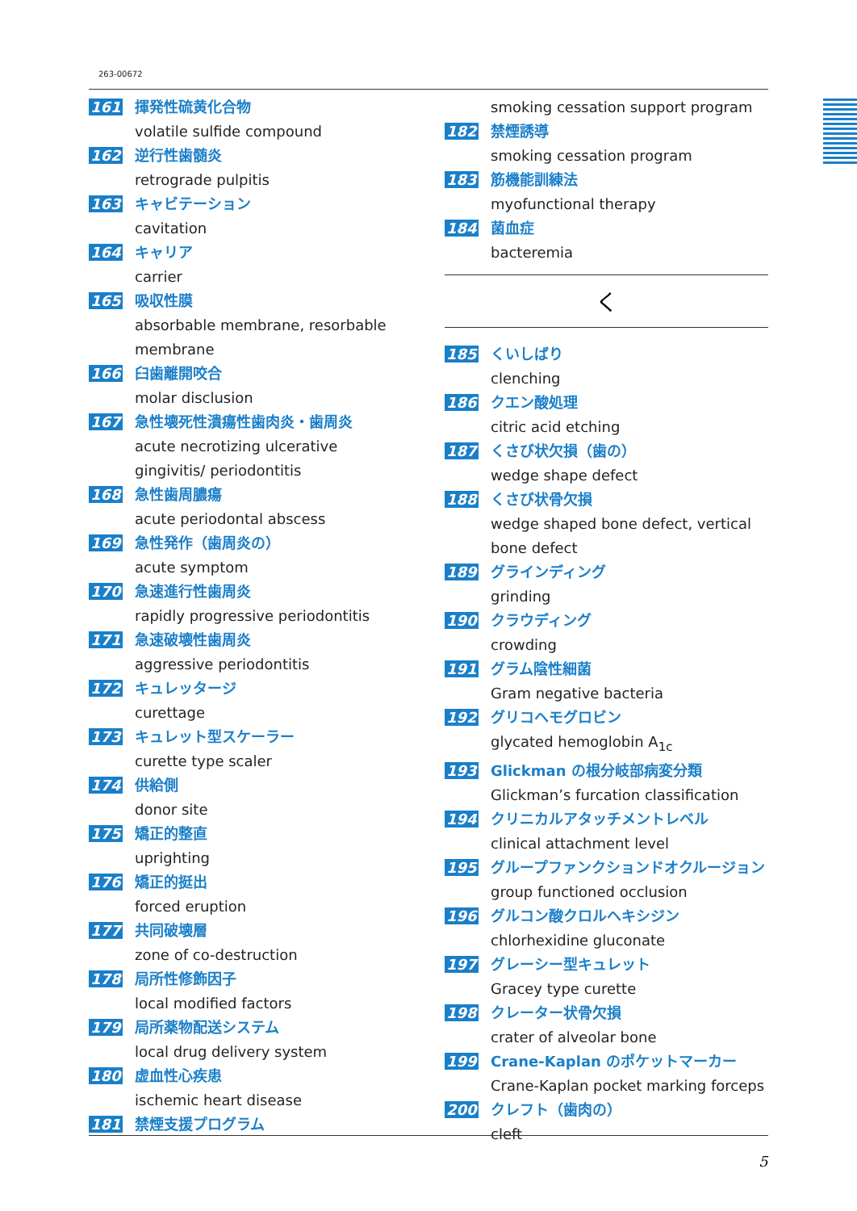263-00672
161 揮発性硫黄化合物
volatile sulfide compound
162 逆行性歯髄炎
retrograde pulpitis
163 キャビテーション
cavitation
164 キャリア
carrier
165 吸収性膜
absorbable membrane, resorbable membrane
166 臼歯離開咬合
molar disclusion
167 急性壊死性潰瘍性歯肉炎・歯周炎
acute necrotizing ulcerative gingivitis/ periodontitis
168 急性歯周膿瘍
acute periodontal abscess
169 急性発作（歯周炎の）
acute symptom
170 急速進行性歯周炎
rapidly progressive periodontitis
171 急速破壊性歯周炎
aggressive periodontitis
172 キュレッタージ
curettage
173 キュレット型スケーラー
curette type scaler
174 供給側
donor site
175 矯正的整直
uprighting
176 矯正的挺出
forced eruption
177 共同破壊層
zone of co-destruction
178 局所性修飾因子
local modified factors
179 局所薬物配送システム
local drug delivery system
180 虚血性心疾患
ischemic heart disease
181 禁煙支援プログラム
smoking cessation support program
182 禁煙誘導
smoking cessation program
183 筋機能訓練法
myofunctional therapy
184 菌血症
bacteremia
く
185 くいしばり
clenching
186 クエン酸処理
citric acid etching
187 くさび状欠損（歯の）
wedge shape defect
188 くさび状骨欠損
wedge shaped bone defect, vertical bone defect
189 グラインディング
grinding
190 クラウディング
crowding
191 グラム陰性細菌
Gram negative bacteria
192 グリコヘモグロビン
glycated hemoglobin A<sub>1c</sub>
193 Glickman の根分岐部病変分類
Glickman’s furcation classification
194 クリニカルアタッチメントレベル
clinical attachment level
195 グループファンクションドオクルージョン
group functioned occlusion
196 グルコン酸クロルヘキシジン
chlorhexidine gluconate
197 グレーシー型キュレット
Gracey type curette
198 クレーター状骨欠損
crater of alveolar bone
199 Crane-Kaplan のポケットマーカー
Crane-Kaplan pocket marking forceps
200 クレフト（歯肉の）
cleft
5